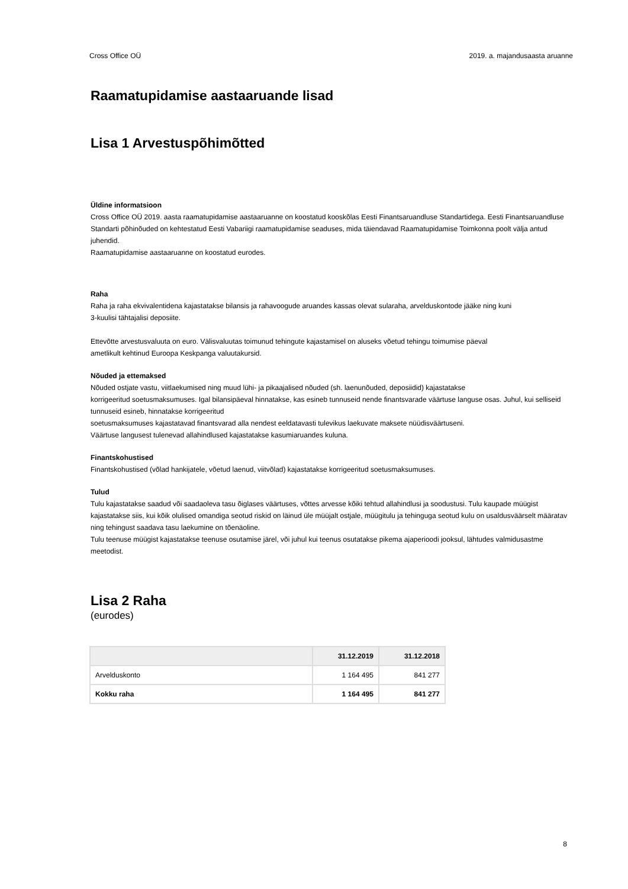Cross Office OÜ 2019. a. majandusaasta aruanne
Raamatupidamise aastaaruande lisad
Lisa 1 Arvestuspõhimõtted
Üldine informatsioon
Cross Office OÜ 2019. aasta raamatupidamise aastaaruanne on koostatud kooskõlas Eesti Finantsaruandluse Standartidega. Eesti Finantsaruandluse Standarti põhinõuded on kehtestatud Eesti Vabariigi raamatupidamise seaduses, mida täiendavad Raamatupidamise Toimkonna poolt välja antud juhendid.
Raamatupidamise aastaaruanne on koostatud eurodes.
Raha
Raha ja raha ekvivalentidena kajastatakse bilansis ja rahavoogude aruandes kassas olevat sularaha, arvelduskontode jääke ning kuni
3-kuulisi tähtajalisi deposiite.
Ettevõtte arvestusvaluuta on euro. Välisvaluutas toimunud tehingute kajastamisel on aluseks võetud tehingu toimumise päeval
ametlikult kehtinud Euroopa Keskpanga valuutakursid.
Nõuded ja ettemaksed
Nõuded ostjate vastu, viitlaekumised ning muud lühi- ja pikaajalised nõuded (sh. laenunõuded, deposiidid) kajastatakse
korrigeeritud soetusmaksumuses. Igal bilansipäeval hinnatakse, kas esineb tunnuseid nende finantsvarade väärtuse languse osas. Juhul, kui selliseid tunnuseid esineb, hinnatakse korrigeeritud
soetusmaksumuses kajastatavad finantsvarad alla nendest eeldatavasti tulevikus laekuvate maksete nüüdisväärtuseni.
Väärtuse langusest tulenevad allahindlused kajastatakse kasumiaruandes kuluna.
Finantskohustised
Finantskohustised (võlad hankijatele, võetud laenud, viitvõlad) kajastatakse korrigeeritud soetusmaksumuses.
Tulud
Tulu kajastatakse saadud või saadaoleva tasu õiglases väärtuses, võttes arvesse kõiki tehtud allahindlusi ja soodustusi. Tulu kaupade müügist kajastatakse siis, kui kõik olulised omandiga seotud riskid on läinud üle müüjalt ostjale, müügitulu ja tehinguga seotud kulu on usaldusväärselt määratav ning tehingust saadava tasu laekumine on tõenäoline.
Tulu teenuse müügist kajastatakse teenuse osutamise järel, või juhul kui teenus osutatakse pikema ajaperioodi jooksul, lähtudes valmidusastme meetodist.
Lisa 2 Raha
(eurodes)
| | 31.12.2019 | 31.12.2018 |
| --- | --- | --- |
| Arvelduskonto | 1 164 495 | 841 277 |
| Kokku raha | 1 164 495 | 841 277 |
8